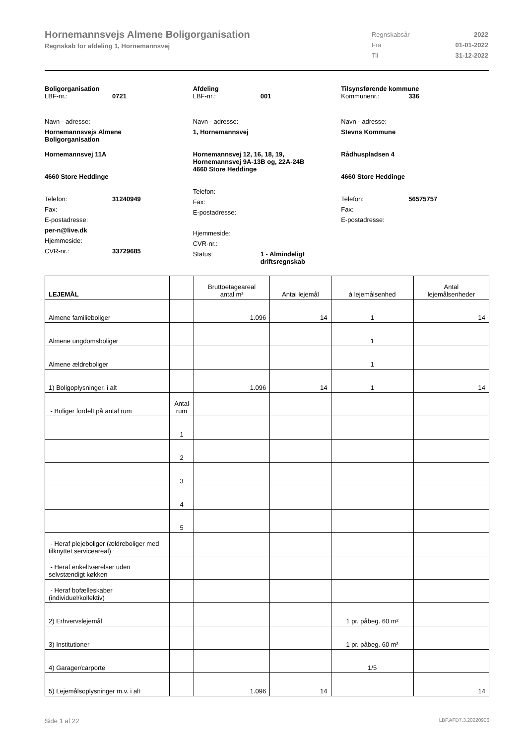Hornemannsvejs Almene Boligorganisation
Regnskab for afdeling 1, Hornemannsvej
| Regnskabsår | 2022 |
| Fra | 01-01-2022 |
| Til | 31-12-2022 |
Boligorganisation
LBF-nr.: 0721
Navn - adresse:
Hornemannsvejs Almene
Boligorganisation
Hornemannsvej 11A
4660 Store Heddinge
Telefon: 31240949
Fax:
E-postadresse:
per-n@live.dk
Hjemmeside:
CVR-nr.: 33729685
Afdeling
LBF-nr.: 001
Navn - adresse:
1, Hornemannsvej
Hornemannsvej 12, 16, 18, 19,
Hornemannsvej 9A-13B og, 22A-24B
4660 Store Heddinge
Telefon:
Fax:
E-postadresse:
Hjemmeside:
CVR-nr.:
Status: 1 - Almindeligt
driftsregnskab
Tilsynsførende kommune
Kommunenr.: 336
Navn - adresse:
Stevns Kommune
Rådhuspladsen 4
4660 Store Heddinge
Telefon: 56575757
Fax:
E-postadresse:
| LEJEMÅL | | Bruttoetageareal antal m² | Antal lejemål | á lejemålsenhed | Antal lejemålsenheder |
| --- | --- | --- | --- | --- | --- |
| Almene familieboliger | | 1.096 | 14 | 1 | 14 |
| Almene ungdomsboliger | | | | 1 | |
| Almene ældreboliger | | | | 1 | |
| 1) Boligoplysninger, i alt | | 1.096 | 14 | 1 | 14 |
| - Boliger fordelt på antal rum | Antal rum | | | | |
| | 1 | | | | |
| | 2 | | | | |
| | 3 | | | | |
| | 4 | | | | |
| | 5 | | | | |
| - Heraf plejeboliger (ældreboliger med tilknyttet serviceareal) | | | | | |
| - Heraf enkeltværelser uden selvstændigt køkken | | | | | |
| - Heraf bofælleskaber (individuel/kollektiv) | | | | | |
| 2) Erhvervslejemål | | | | 1 pr. påbeg. 60 m² | |
| 3) Institutioner | | | | 1 pr. påbeg. 60 m² | |
| 4) Garager/carporte | | | | 1/5 | |
| 5) Lejemålsoplysninger m.v. i alt | | 1.096 | 14 | | 14 |
Side 1 af 22 LBF.AFD7.3.20220906